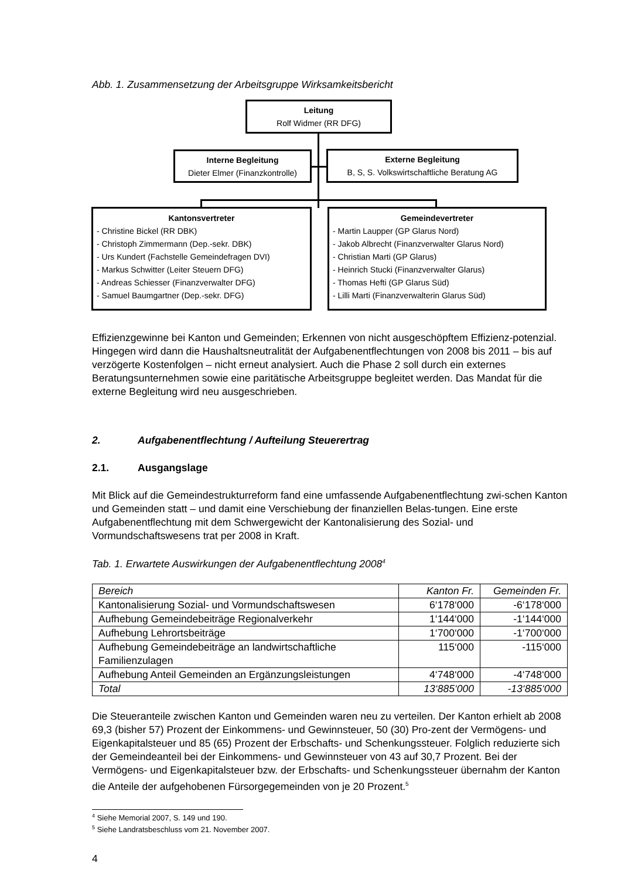Abb. 1. Zusammensetzung der Arbeitsgruppe Wirksamkeitsbericht
Leitung
Rolf Widmer (RR DFG)
Interne Begleitung
Dieter Elmer (Finanzkontrolle)
Externe Begleitung
B, S, S. Volkswirtschaftliche Beratung AG
Kantonsvertreter
- Christine Bickel (RR DBK)
- Christoph Zimmermann (Dep.-sekr. DBK)
- Urs Kundert (Fachstelle Gemeindefragen DVI)
- Markus Schwitter (Leiter Steuern DFG)
- Andreas Schiesser (Finanzverwalter DFG)
- Samuel Baumgartner (Dep.-sekr. DFG)
Gemeindevertreter
- Martin Laupper (GP Glarus Nord)
- Jakob Albrecht (Finanzverwalter Glarus Nord)
- Christian Marti (GP Glarus)
- Heinrich Stucki (Finanzverwalter Glarus)
- Thomas Hefti (GP Glarus Süd)
- Lilli Marti (Finanzverwalterin Glarus Süd)
Effizienzgewinne bei Kanton und Gemeinden; Erkennen von nicht ausgeschöpftem Effizienz-potenzial. Hingegen wird dann die Haushaltsneutralität der Aufgabenentflechtungen von 2008 bis 2011 – bis auf verzögerte Kostenfolgen – nicht erneut analysiert. Auch die Phase 2 soll durch ein externes Beratungsunternehmen sowie eine paritätische Arbeitsgruppe begleitet werden. Das Mandat für die externe Begleitung wird neu ausgeschrieben.
2. Aufgabenentflechtung / Aufteilung Steuerertrag
2.1. Ausgangslage
Mit Blick auf die Gemeindestrukturreform fand eine umfassende Aufgabenentflechtung zwi-schen Kanton und Gemeinden statt – und damit eine Verschiebung der finanziellen Belas-tungen. Eine erste Aufgabenentflechtung mit dem Schwergewicht der Kantonalisierung des Sozial- und Vormundschaftswesens trat per 2008 in Kraft.
Tab. 1. Erwartete Auswirkungen der Aufgabenentflechtung 2008<sup>4</sup>
| Bereich | Kanton Fr. | Gemeinden Fr. |
| Kantonalisierung Sozial- und Vormundschaftswesen | 6‘178‘000 | -6‘178‘000 |
| Aufhebung Gemeindebeiträge Regionalverkehr | 1‘144‘000 | -1‘144‘000 |
| Aufhebung Lehrortsbeiträge | 1‘700‘000 | -1‘700‘000 |
| Aufhebung Gemeindebeiträge an landwirtschaftliche Familienzulagen | 115‘000 | -115‘000 |
| Aufhebung Anteil Gemeinden an Ergänzungsleistungen | 4‘748‘000 | -4‘748‘000 |
| Total | 13‘885‘000 | -13‘885‘000 |
Die Steueranteile zwischen Kanton und Gemeinden waren neu zu verteilen. Der Kanton erhielt ab 2008 69,3 (bisher 57) Prozent der Einkommens- und Gewinnsteuer, 50 (30) Pro-zent der Vermögens- und Eigenkapitalsteuer und 85 (65) Prozent der Erbschafts- und Schenkungssteuer. Folglich reduzierte sich der Gemeindeanteil bei der Einkommens- und Gewinnsteuer von 43 auf 30,7 Prozent. Bei der Vermögens- und Eigenkapitalsteuer bzw. der Erbschafts- und Schenkungssteuer übernahm der Kanton die Anteile der aufgehobenen Fürsorgegemeinden von je 20 Prozent.<sup>5</sup>
<sup>4</sup> Siehe Memorial 2007, S. 149 und 190.
<sup>5</sup> Siehe Landratsbeschluss vom 21. November 2007.
4